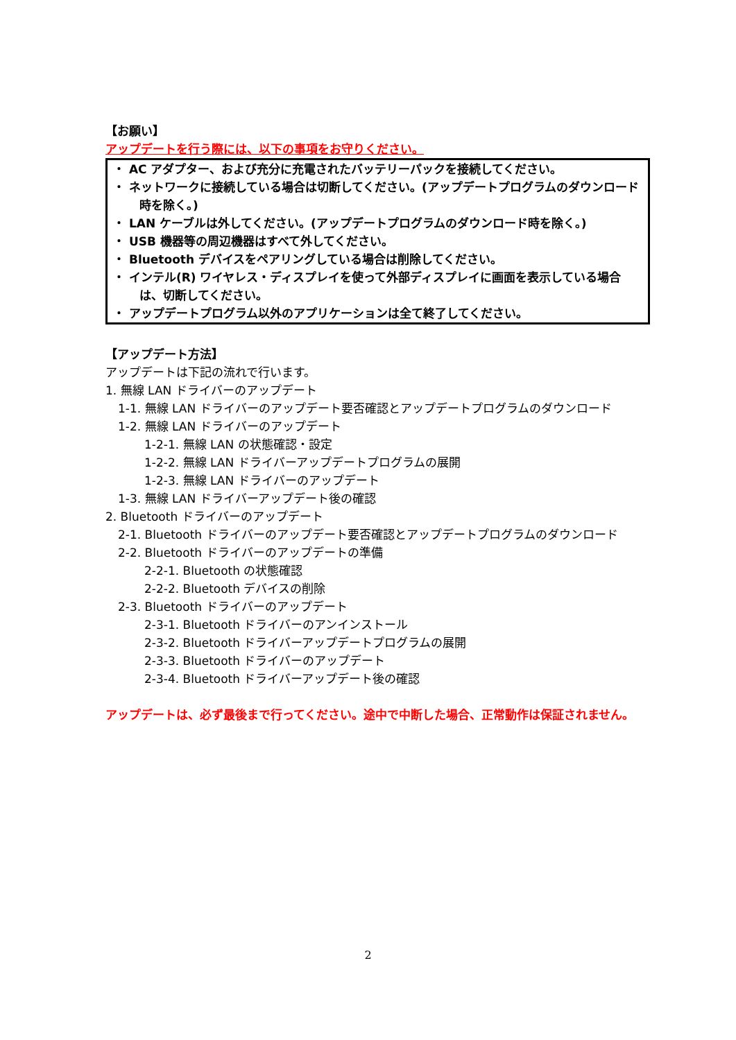【お願い】
アップデートを行う際には、以下の事項をお守りください。
・ AC アダプター、および充分に充電されたバッテリーパックを接続してください。
・ ネットワークに接続している場合は切断してください。(アップデートプログラムのダウンロード時を除く。)
・ LAN ケーブルは外してください。(アップデートプログラムのダウンロード時を除く。)
・ USB 機器等の周辺機器はすべて外してください。
・ Bluetooth デバイスをペアリングしている場合は削除してください。
・ インテル(R) ワイヤレス・ディスプレイを使って外部ディスプレイに画面を表示している場合は、切断してください。
・ アップデートプログラム以外のアプリケーションは全て終了してください。
【アップデート方法】
アップデートは下記の流れで行います。
1. 無線 LAN ドライバーのアップデート
1-1. 無線 LAN ドライバーのアップデート要否確認とアップデートプログラムのダウンロード
1-2. 無線 LAN ドライバーのアップデート
1-2-1. 無線 LAN の状態確認・設定
1-2-2. 無線 LAN ドライバーアップデートプログラムの展開
1-2-3. 無線 LAN ドライバーのアップデート
1-3. 無線 LAN ドライバーアップデート後の確認
2. Bluetooth ドライバーのアップデート
2-1. Bluetooth ドライバーのアップデート要否確認とアップデートプログラムのダウンロード
2-2. Bluetooth ドライバーのアップデートの準備
2-2-1. Bluetooth の状態確認
2-2-2. Bluetooth デバイスの削除
2-3. Bluetooth ドライバーのアップデート
2-3-1. Bluetooth ドライバーのアンインストール
2-3-2. Bluetooth ドライバーアップデートプログラムの展開
2-3-3. Bluetooth ドライバーのアップデート
2-3-4. Bluetooth ドライバーアップデート後の確認
アップデートは、必ず最後まで行ってください。途中で中断した場合、正常動作は保証されません。
2